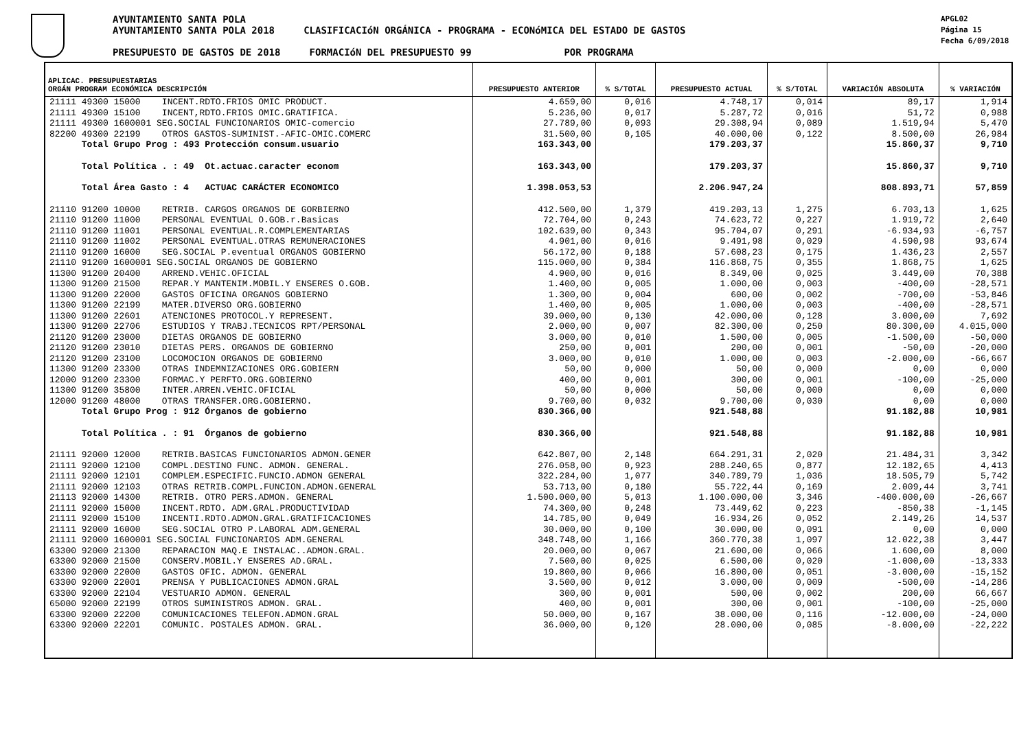AYUNTAMIENTO SANTA POLA
AYUNTAMIENTO SANTA POLA 2018 CLASIFICACIóN ORGÁNICA - PROGRAMA - ECONóMICA DEL ESTADO DE GASTOS
PRESUPUESTO DE GASTOS DE 2018 FORMACIóN DEL PRESUPUESTO 99 POR PROGRAMA
APGL02
Página 15
Fecha 6/09/2018
| APLICAC. PRESUPUESTARIAS ORGÁN PROGRAM ECONÓMICA DESCRIPCIÓN | PRESUPUESTO ANTERIOR | % S/TOTAL | PRESUPUESTO ACTUAL | % S/TOTAL | VARIACIÓN ABSOLUTA | % VARIACIÓN |
| --- | --- | --- | --- | --- | --- | --- |
| 21111 49300 15000 INCENT.RDTO.FRIOS OMIC PRODUCT. | 4.659,00 | 0,016 | 4.748,17 | 0,014 | 89,17 | 1,914 |
| 21111 49300 15100 INCENT,RDTO.FRIOS OMIC.GRATIFICA. | 5.236,00 | 0,017 | 5.287,72 | 0,016 | 51,72 | 0,988 |
| 21111 49300 1600001 SEG.SOCIAL FUNCIONARIOS OMIC-comercio | 27.789,00 | 0,093 | 29.308,94 | 0,089 | 1.519,94 | 5,470 |
| 82200 49300 22199 OTROS GASTOS-SUMINIST.-AFIC-OMIC.COMERC | 31.500,00 | 0,105 | 40.000,00 | 0,122 | 8.500,00 | 26,984 |
| Total Grupo Prog : 493 Protección consum.usuario | 163.343,00 | | 179.203,37 | | 15.860,37 | 9,710 |
| Total Política . : 49 Ot.actuac.caracter econom | 163.343,00 | | 179.203,37 | | 15.860,37 | 9,710 |
| Total Área Gasto : 4 ACTUAC CARÁCTER ECONOMICO | 1.398.053,53 | | 2.206.947,24 | | 808.893,71 | 57,859 |
| 21110 91200 10000 RETRIB. CARGOS ORGANOS DE GORBIERNO | 412.500,00 | 1,379 | 419.203,13 | 1,275 | 6.703,13 | 1,625 |
| 21110 91200 11000 PERSONAL EVENTUAL O.GOB.r.Basicas | 72.704,00 | 0,243 | 74.623,72 | 0,227 | 1.919,72 | 2,640 |
| 21110 91200 11001 PERSONAL EVENTUAL.R.COMPLEMENTARIAS | 102.639,00 | 0,343 | 95.704,07 | 0,291 | -6.934,93 | -6,757 |
| 21110 91200 11002 PERSONAL EVENTUAL.OTRAS REMUNERACIONES | 4.901,00 | 0,016 | 9.491,98 | 0,029 | 4.590,98 | 93,674 |
| 21110 91200 16000 SEG.SOCIAL P.eventual ORGANOS GOBIERNO | 56.172,00 | 0,188 | 57.608,23 | 0,175 | 1.436,23 | 2,557 |
| 21110 91200 1600001 SEG.SOCIAL ORGANOS DE GOBIERNO | 115.000,00 | 0,384 | 116.868,75 | 0,355 | 1.868,75 | 1,625 |
| 11300 91200 20400 ARREND.VEHIC.OFICIAL | 4.900,00 | 0,016 | 8.349,00 | 0,025 | 3.449,00 | 70,388 |
| 11300 91200 21500 REPAR.Y MANTENIM.MOBIL.Y ENSERES O.GOB. | 1.400,00 | 0,005 | 1.000,00 | 0,003 | -400,00 | -28,571 |
| 11300 91200 22000 GASTOS OFICINA ORGANOS GOBIERNO | 1.300,00 | 0,004 | 600,00 | 0,002 | -700,00 | -53,846 |
| 11300 91200 22199 MATER.DIVERSO ORG.GOBIERNO | 1.400,00 | 0,005 | 1.000,00 | 0,003 | -400,00 | -28,571 |
| 11300 91200 22601 ATENCIONES PROTOCOL.Y REPRESENT. | 39.000,00 | 0,130 | 42.000,00 | 0,128 | 3.000,00 | 7,692 |
| 11300 91200 22706 ESTUDIOS Y TRABJ.TECNICOS RPT/PERSONAL | 2.000,00 | 0,007 | 82.300,00 | 0,250 | 80.300,00 | 4.015,000 |
| 21120 91200 23000 DIETAS ORGANOS DE GOBIERNO | 3.000,00 | 0,010 | 1.500,00 | 0,005 | -1.500,00 | -50,000 |
| 21120 91200 23010 DIETAS PERS. ORGANOS DE GOBIERNO | 250,00 | 0,001 | 200,00 | 0,001 | -50,00 | -20,000 |
| 21120 91200 23100 LOCOMOCION ORGANOS DE GOBIERNO | 3.000,00 | 0,010 | 1.000,00 | 0,003 | -2.000,00 | -66,667 |
| 11300 91200 23300 OTRAS INDEMNIZACIONES ORG.GOBIERN | 50,00 | 0,000 | 50,00 | 0,000 | 0,00 | 0,000 |
| 12000 91200 23300 FORMAC.Y PERFTO.ORG.GOBIERNO | 400,00 | 0,001 | 300,00 | 0,001 | -100,00 | -25,000 |
| 11300 91200 35800 INTER.ARREN.VEHIC.OFICIAL | 50,00 | 0,000 | 50,00 | 0,000 | 0,00 | 0,000 |
| 12000 91200 48000 OTRAS TRANSFER.ORG.GOBIERNO. | 9.700,00 | 0,032 | 9.700,00 | 0,030 | 0,00 | 0,000 |
| Total Grupo Prog : 912 Órganos de gobierno | 830.366,00 | | 921.548,88 | | 91.182,88 | 10,981 |
| Total Política . : 91 Órganos de gobierno | 830.366,00 | | 921.548,88 | | 91.182,88 | 10,981 |
| 21111 92000 12000 RETRIB.BASICAS FUNCIONARIOS ADMON.GENER | 642.807,00 | 2,148 | 664.291,31 | 2,020 | 21.484,31 | 3,342 |
| 21111 92000 12100 COMPL.DESTINO FUNC. ADMON. GENERAL. | 276.058,00 | 0,923 | 288.240,65 | 0,877 | 12.182,65 | 4,413 |
| 21111 92000 12101 COMPLEM.ESPECIFIC.FUNCIO.ADMON GENERAL | 322.284,00 | 1,077 | 340.789,79 | 1,036 | 18.505,79 | 5,742 |
| 21111 92000 12103 OTRAS RETRIB.COMPL.FUNCION.ADMON.GENERAL | 53.713,00 | 0,180 | 55.722,44 | 0,169 | 2.009,44 | 3,741 |
| 21113 92000 14300 RETRIB. OTRO PERS.ADMON. GENERAL | 1.500.000,00 | 5,013 | 1.100.000,00 | 3,346 | -400.000,00 | -26,667 |
| 21111 92000 15000 INCENT.RDTO. ADM.GRAL.PRODUCTIVIDAD | 74.300,00 | 0,248 | 73.449,62 | 0,223 | -850,38 | -1,145 |
| 21111 92000 15100 INCENTI.RDTO.ADMON.GRAL.GRATIFICACIONES | 14.785,00 | 0,049 | 16.934,26 | 0,052 | 2.149,26 | 14,537 |
| 21111 92000 16000 SEG.SOCIAL OTRO P.LABORAL ADM.GENERAL | 30.000,00 | 0,100 | 30.000,00 | 0,091 | 0,00 | 0,000 |
| 21111 92000 1600001 SEG.SOCIAL FUNCIONARIOS ADM.GENERAL | 348.748,00 | 1,166 | 360.770,38 | 1,097 | 12.022,38 | 3,447 |
| 63300 92000 21300 REPARACION MAQ.E INSTALAC..ADMON.GRAL. | 20.000,00 | 0,067 | 21.600,00 | 0,066 | 1.600,00 | 8,000 |
| 63300 92000 21500 CONSERV.MOBIL.Y ENSERES AD.GRAL. | 7.500,00 | 0,025 | 6.500,00 | 0,020 | -1.000,00 | -13,333 |
| 63300 92000 22000 GASTOS OFIC. ADMON. GENERAL | 19.800,00 | 0,066 | 16.800,00 | 0,051 | -3.000,00 | -15,152 |
| 63300 92000 22001 PRENSA Y PUBLICACIONES ADMON.GRAL | 3.500,00 | 0,012 | 3.000,00 | 0,009 | -500,00 | -14,286 |
| 63300 92000 22104 VESTUARIO ADMON. GENERAL | 300,00 | 0,001 | 500,00 | 0,002 | 200,00 | 66,667 |
| 65000 92000 22199 OTROS SUMINISTROS ADMON. GRAL. | 400,00 | 0,001 | 300,00 | 0,001 | -100,00 | -25,000 |
| 63300 92000 22200 COMUNICACIONES TELEFON.ADMON.GRAL | 50.000,00 | 0,167 | 38.000,00 | 0,116 | -12.000,00 | -24,000 |
| 63300 92000 22201 COMUNIC. POSTALES ADMON. GRAL. | 36.000,00 | 0,120 | 28.000,00 | 0,085 | -8.000,00 | -22,222 |